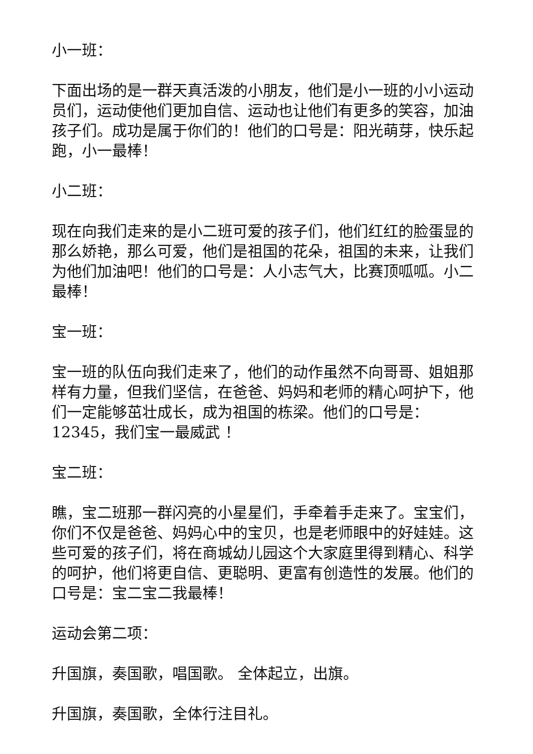小一班：
下面出场的是一群天真活泼的小朋友，他们是小一班的小小运动员们，运动使他们更加自信、运动也让他们有更多的笑容，加油孩子们。成功是属于你们的！他们的口号是：阳光萌芽，快乐起跑，小一最棒！
小二班：
现在向我们走来的是小二班可爱的孩子们，他们红红的脸蛋显的那么娇艳，那么可爱，他们是祖国的花朵，祖国的未来，让我们为他们加油吧！他们的口号是：人小志气大，比赛顶呱呱。小二最棒！
宝一班：
宝一班的队伍向我们走来了，他们的动作虽然不向哥哥、姐姐那样有力量，但我们坚信，在爸爸、妈妈和老师的精心呵护下，他们一定能够茁壮成长，成为祖国的栋梁。他们的口号是：12345，我们宝一最威武 ！
宝二班：
瞧，宝二班那一群闪亮的小星星们，手牵着手走来了。宝宝们，你们不仅是爸爸、妈妈心中的宝贝，也是老师眼中的好娃娃。这些可爱的孩子们，将在商城幼儿园这个大家庭里得到精心、科学的呵护，他们将更自信、更聪明、更富有创造性的发展。他们的口号是：宝二宝二我最棒！
运动会第二项：
升国旗，奏国歌，唱国歌。 全体起立，出旗。
升国旗，奏国歌，全体行注目礼。